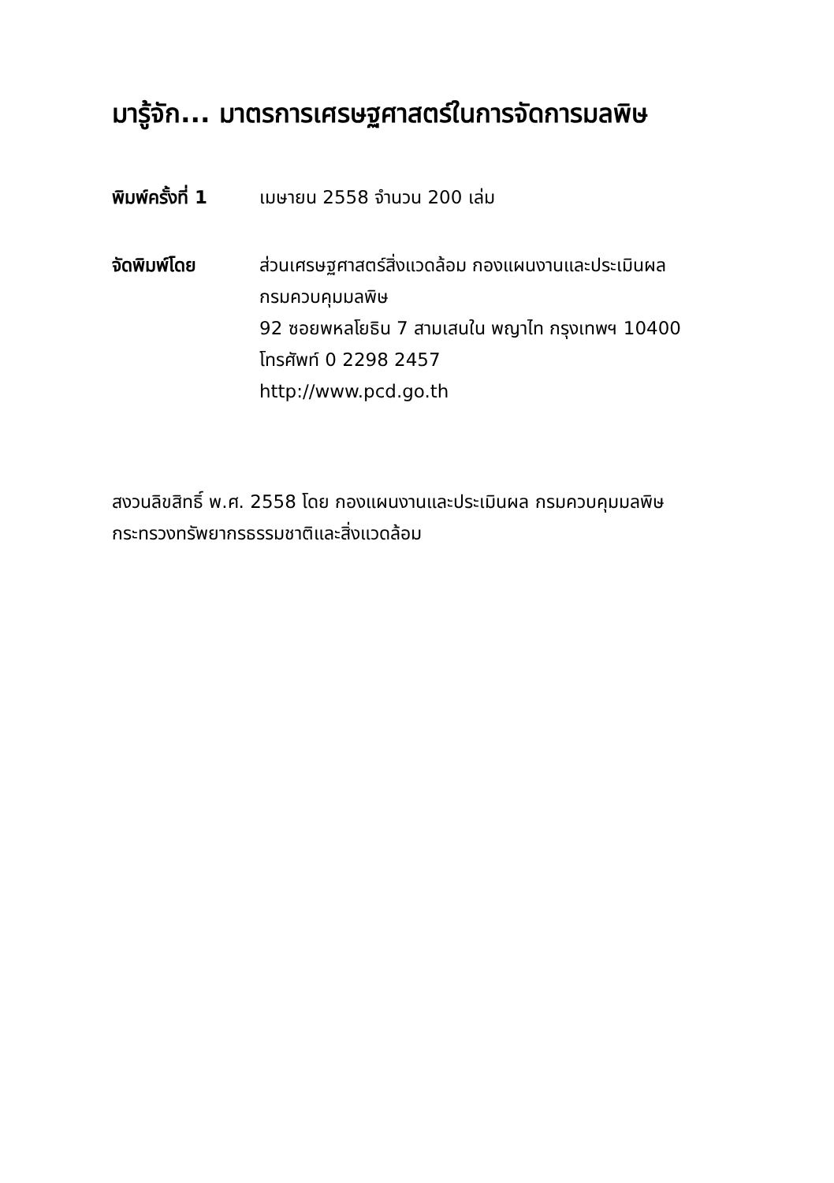มารู้จัก... มาตรการเศรษฐศาสตร์ในการจัดการมลพิษ
พิมพ์ครั้งที่ 1
เมษายน 2558 จำนวน 200 เล่ม
จัดพิมพ์โดย ส่วนเศรษฐศาสตร์สิ่งแวดล้อม กองแผนงานและประเมินผล
กรมควบคุมมลพิษ
92 ซอยพหลโยธิน 7 สามเสนใน พญาไท กรุงเทพฯ 10400
โทรศัพท์ 0 2298 2457
http://www.pcd.go.th
สงวนลิขสิทธิ์ พ.ศ. 2558 โดย กองแผนงานและประเมินผล กรมควบคุมมลพิษ
กระทรวงทรัพยากรธรรมชาติและสิ่งแวดล้อม